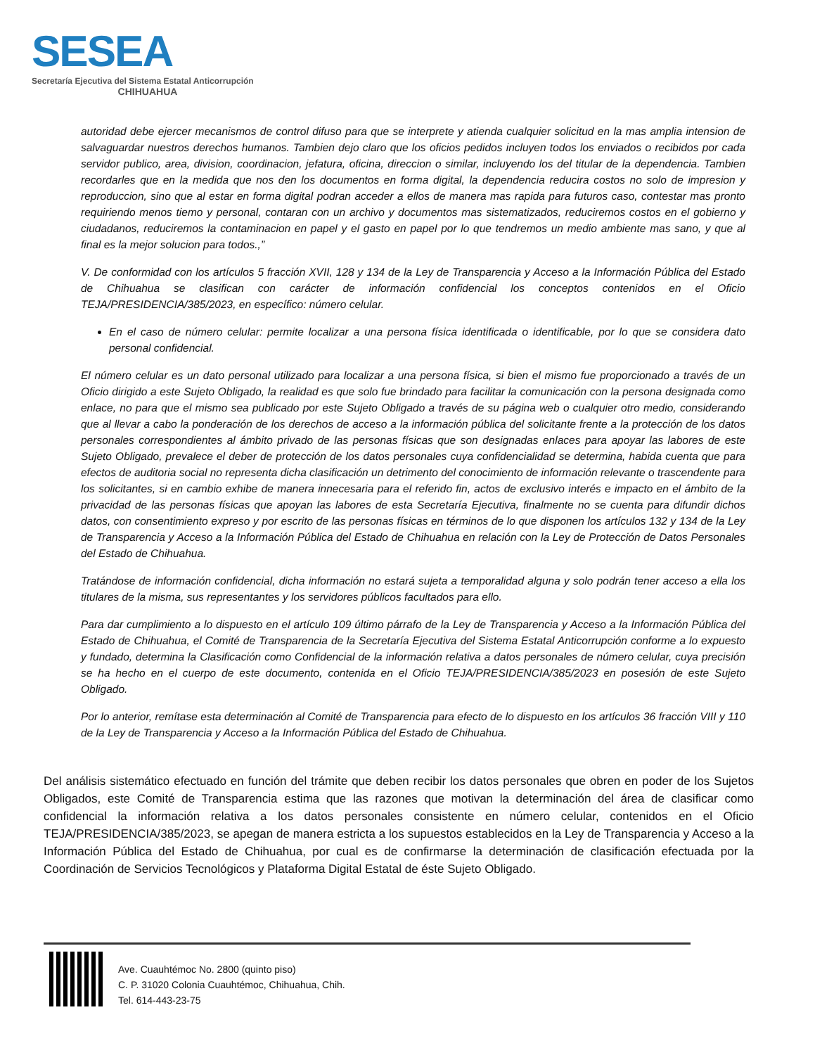SESEA
Secretaría Ejecutiva del Sistema Estatal Anticorrupción
CHIHUAHUA
autoridad debe ejercer mecanismos de control difuso para que se interprete y atienda cualquier solicitud en la mas amplia intension de salvaguardar nuestros derechos humanos. Tambien dejo claro que los oficios pedidos incluyen todos los enviados o recibidos por cada servidor publico, area, division, coordinacion, jefatura, oficina, direccion o similar, incluyendo los del titular de la dependencia. Tambien recordarles que en la medida que nos den los documentos en forma digital, la dependencia reducira costos no solo de impresion y reproduccion, sino que al estar en forma digital podran acceder a ellos de manera mas rapida para futuros caso, contestar mas pronto requiriendo menos tiemo y personal, contaran con un archivo y documentos mas sistematizados, reduciremos costos en el gobierno y ciudadanos, reduciremos la contaminacion en papel y el gasto en papel por lo que tendremos un medio ambiente mas sano, y que al final es la mejor solucion para todos.,”
V. De conformidad con los artículos 5 fracción XVII, 128 y 134 de la Ley de Transparencia y Acceso a la Información Pública del Estado de Chihuahua se clasifican con carácter de información confidencial los conceptos contenidos en el Oficio TEJA/PRESIDENCIA/385/2023, en específico: número celular.
En el caso de número celular: permite localizar a una persona física identificada o identificable, por lo que se considera dato personal confidencial.
El número celular es un dato personal utilizado para localizar a una persona física, si bien el mismo fue proporcionado a través de un Oficio dirigido a este Sujeto Obligado, la realidad es que solo fue brindado para facilitar la comunicación con la persona designada como enlace, no para que el mismo sea publicado por este Sujeto Obligado a través de su página web o cualquier otro medio, considerando que al llevar a cabo la ponderación de los derechos de acceso a la información pública del solicitante frente a la protección de los datos personales correspondientes al ámbito privado de las personas físicas que son designadas enlaces para apoyar las labores de este Sujeto Obligado, prevalece el deber de protección de los datos personales cuya confidencialidad se determina, habida cuenta que para efectos de auditoria social no representa dicha clasificación un detrimento del conocimiento de información relevante o trascendente para los solicitantes, si en cambio exhibe de manera innecesaria para el referido fin, actos de exclusivo interés e impacto en el ámbito de la privacidad de las personas físicas que apoyan las labores de esta Secretaría Ejecutiva, finalmente no se cuenta para difundir dichos datos, con consentimiento expreso y por escrito de las personas físicas en términos de lo que disponen los artículos 132 y 134 de la Ley de Transparencia y Acceso a la Información Pública del Estado de Chihuahua en relación con la Ley de Protección de Datos Personales del Estado de Chihuahua.
Tratándose de información confidencial, dicha información no estará sujeta a temporalidad alguna y solo podrán tener acceso a ella los titulares de la misma, sus representantes y los servidores públicos facultados para ello.
Para dar cumplimiento a lo dispuesto en el artículo 109 último párrafo de la Ley de Transparencia y Acceso a la Información Pública del Estado de Chihuahua, el Comité de Transparencia de la Secretaría Ejecutiva del Sistema Estatal Anticorrupción conforme a lo expuesto y fundado, determina la Clasificación como Confidencial de la información relativa a datos personales de número celular, cuya precisión se ha hecho en el cuerpo de este documento, contenida en el Oficio TEJA/PRESIDENCIA/385/2023 en posesión de este Sujeto Obligado.
Por lo anterior, remítase esta determinación al Comité de Transparencia para efecto de lo dispuesto en los artículos 36 fracción VIII y 110 de la Ley de Transparencia y Acceso a la Información Pública del Estado de Chihuahua.
Del análisis sistemático efectuado en función del trámite que deben recibir los datos personales que obren en poder de los Sujetos Obligados, este Comité de Transparencia estima que las razones que motivan la determinación del área de clasificar como confidencial la información relativa a los datos personales consistente en número celular, contenidos en el Oficio TEJA/PRESIDENCIA/385/2023, se apegan de manera estricta a los supuestos establecidos en la Ley de Transparencia y Acceso a la Información Pública del Estado de Chihuahua, por cual es de confirmarse la determinación de clasificación efectuada por la Coordinación de Servicios Tecnológicos y Plataforma Digital Estatal de éste Sujeto Obligado.
Ave. Cuauhtémoc No. 2800 (quinto piso)
C. P. 31020 Colonia Cuauhtémoc, Chihuahua, Chih.
Tel. 614-443-23-75